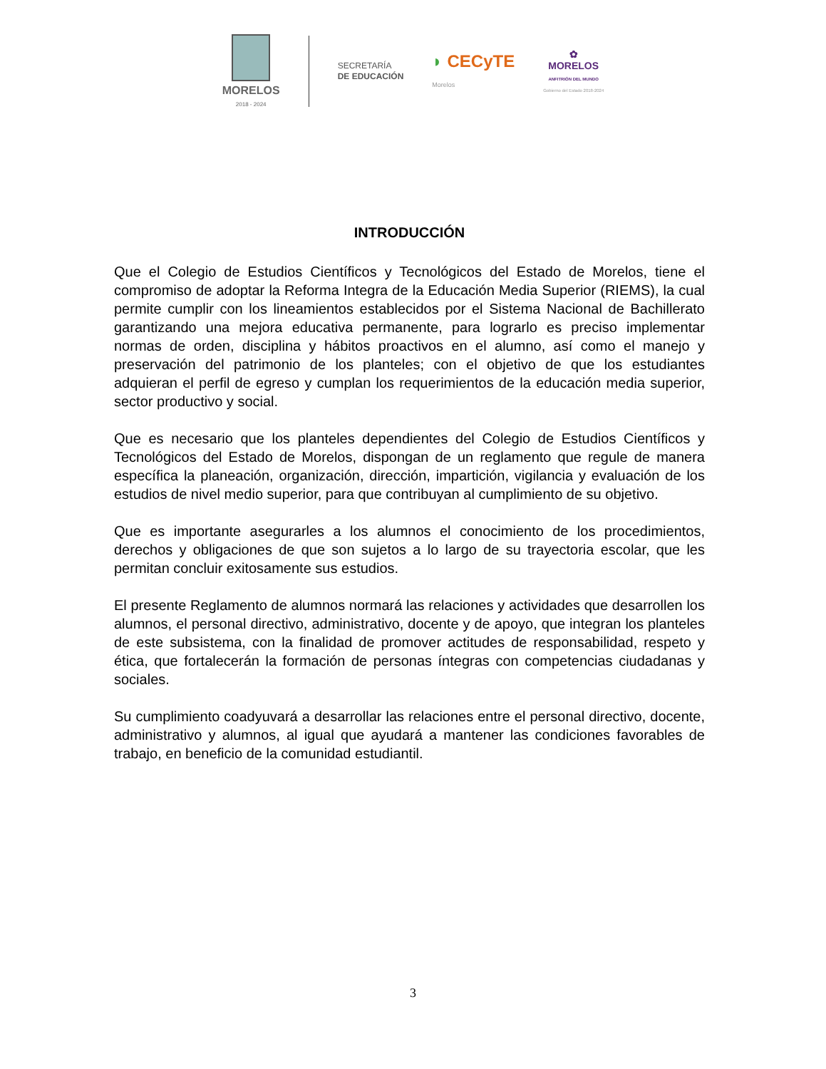MORELOS
2018 - 2024
SECRETARÍA
DE EDUCACIÓN
◗ CECyTE
Morelos
✿
MORELOS
ANFITRIÓN DEL MUNDO
Gobierno del Estado 2018-2024
INTRODUCCIÓN
Que el Colegio de Estudios Científicos y Tecnológicos del Estado de Morelos, tiene el compromiso de adoptar la Reforma Integra de la Educación Media Superior (RIEMS), la cual permite cumplir con los lineamientos establecidos por el Sistema Nacional de Bachillerato garantizando una mejora educativa permanente, para lograrlo es preciso implementar normas de orden, disciplina y hábitos proactivos en el alumno, así como el manejo y preservación del patrimonio de los planteles; con el objetivo de que los estudiantes adquieran el perfil de egreso y cumplan los requerimientos de la educación media superior, sector productivo y social.
Que es necesario que los planteles dependientes del Colegio de Estudios Científicos y Tecnológicos del Estado de Morelos, dispongan de un reglamento que regule de manera específica la planeación, organización, dirección, impartición, vigilancia y evaluación de los estudios de nivel medio superior, para que contribuyan al cumplimiento de su objetivo.
Que es importante asegurarles a los alumnos el conocimiento de los procedimientos, derechos y obligaciones de que son sujetos a lo largo de su trayectoria escolar, que les permitan concluir exitosamente sus estudios.
El presente Reglamento de alumnos normará las relaciones y actividades que desarrollen los alumnos, el personal directivo, administrativo, docente y de apoyo, que integran los planteles de este subsistema, con la finalidad de promover actitudes de responsabilidad, respeto y ética, que fortalecerán la formación de personas íntegras con competencias ciudadanas y sociales.
Su cumplimiento coadyuvará a desarrollar las relaciones entre el personal directivo, docente, administrativo y alumnos, al igual que ayudará a mantener las condiciones favorables de trabajo, en beneficio de la comunidad estudiantil.
3